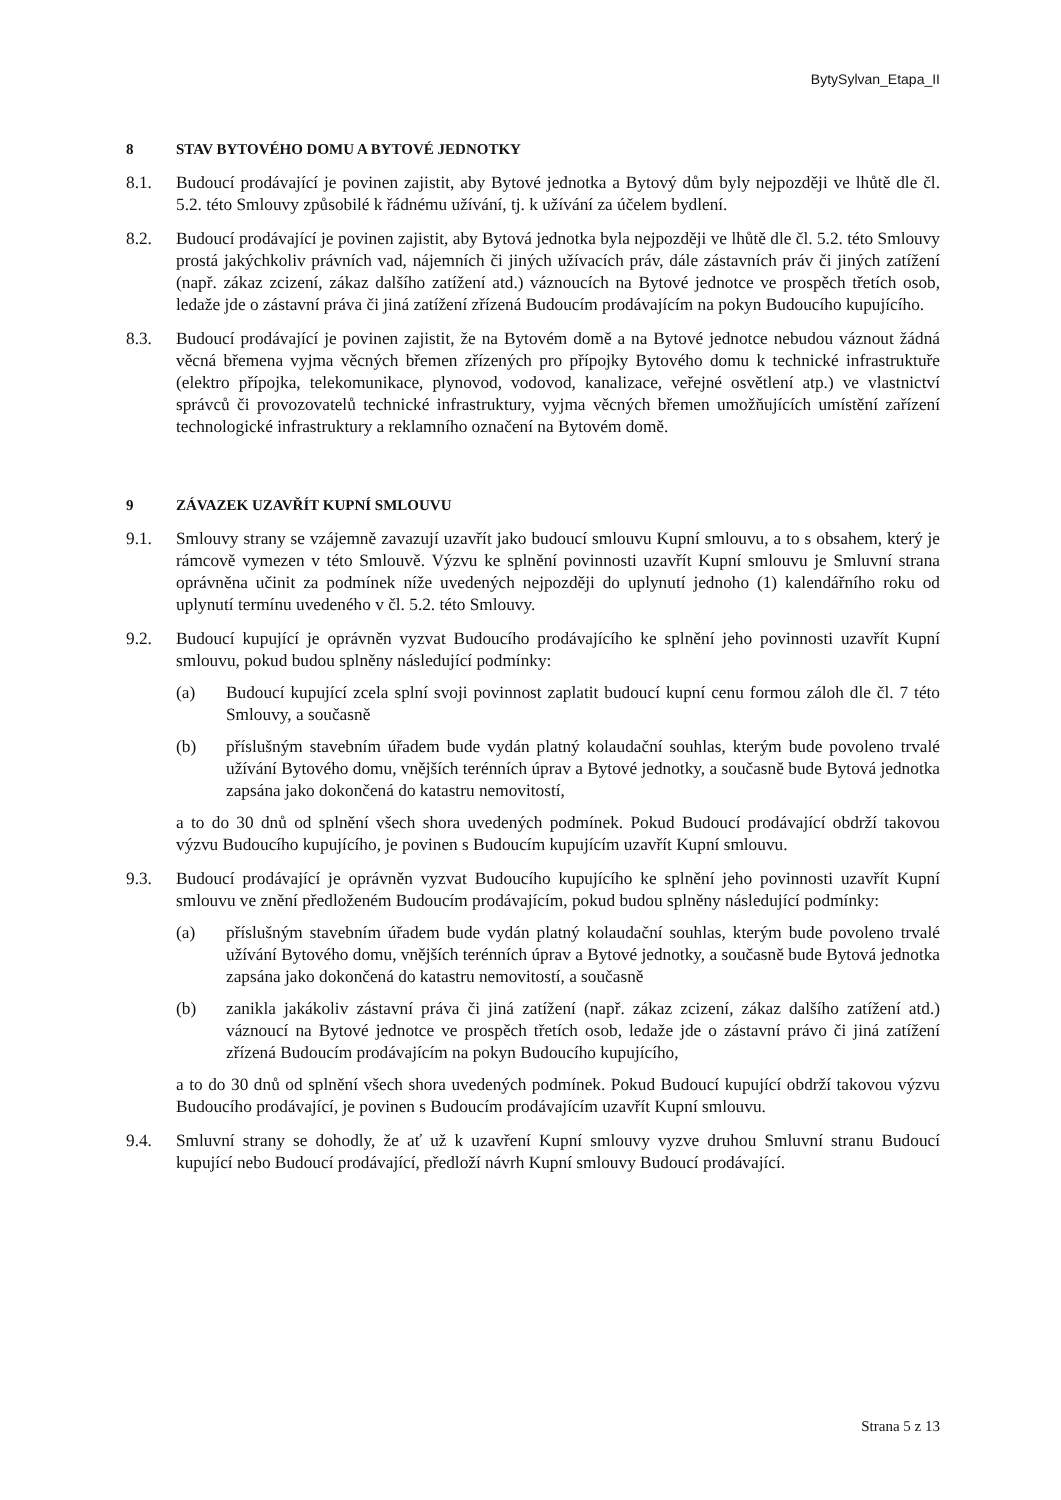BytySylvan_Etapa_II
8 STAV BYTOVÉHO DOMU A BYTOVÉ JEDNOTKY
8.1. Budoucí prodávající je povinen zajistit, aby Bytové jednotka a Bytový dům byly nejpozději ve lhůtě dle čl. 5.2. této Smlouvy způsobilé k řádnému užívání, tj. k užívání za účelem bydlení.
8.2. Budoucí prodávající je povinen zajistit, aby Bytová jednotka byla nejpozději ve lhůtě dle čl. 5.2. této Smlouvy prostá jakýchkoliv právních vad, nájemních či jiných užívacích práv, dále zástavních práv či jiných zatížení (např. zákaz zcizení, zákaz dalšího zatížení atd.) váznoucích na Bytové jednotce ve prospěch třetích osob, ledaže jde o zástavní práva či jiná zatížení zřízená Budoucím prodávajícím na pokyn Budoucího kupujícího.
8.3. Budoucí prodávající je povinen zajistit, že na Bytovém domě a na Bytové jednotce nebudou váznout žádná věcná břemena vyjma věcných břemen zřízených pro přípojky Bytového domu k technické infrastruktuře (elektro přípojka, telekomunikace, plynovod, vodovod, kanalizace, veřejné osvětlení atp.) ve vlastnictví správců či provozovatelů technické infrastruktury, vyjma věcných břemen umožňujících umístění zařízení technologické infrastruktury a reklamního označení na Bytovém domě.
9 ZÁVAZEK UZAVŘÍT KUPNÍ SMLOUVU
9.1. Smlouvy strany se vzájemně zavazují uzavřít jako budoucí smlouvu Kupní smlouvu, a to s obsahem, který je rámcově vymezen v této Smlouvě. Výzvu ke splnění povinnosti uzavřít Kupní smlouvu je Smluvní strana oprávněna učinit za podmínek níže uvedených nejpozději do uplynutí jednoho (1) kalendářního roku od uplynutí termínu uvedeného v čl. 5.2. této Smlouvy.
9.2. Budoucí kupující je oprávněn vyzvat Budoucího prodávajícího ke splnění jeho povinnosti uzavřít Kupní smlouvu, pokud budou splněny následující podmínky:
(a) Budoucí kupující zcela splní svoji povinnost zaplatit budoucí kupní cenu formou záloh dle čl. 7 této Smlouvy, a současně
(b) příslušným stavebním úřadem bude vydán platný kolaudační souhlas, kterým bude povoleno trvalé užívání Bytového domu, vnějších terénních úprav a Bytové jednotky, a současně bude Bytová jednotka zapsána jako dokončená do katastru nemovitostí,
a to do 30 dnů od splnění všech shora uvedených podmínek. Pokud Budoucí prodávající obdrží takovou výzvu Budoucího kupujícího, je povinen s Budoucím kupujícím uzavřít Kupní smlouvu.
9.3. Budoucí prodávající je oprávněn vyzvat Budoucího kupujícího ke splnění jeho povinnosti uzavřít Kupní smlouvu ve znění předloženém Budoucím prodávajícím, pokud budou splněny následující podmínky:
(a) příslušným stavebním úřadem bude vydán platný kolaudační souhlas, kterým bude povoleno trvalé užívání Bytového domu, vnějších terénních úprav a Bytové jednotky, a současně bude Bytová jednotka zapsána jako dokončená do katastru nemovitostí, a současně
(b) zanikla jakákoliv zástavní práva či jiná zatížení (např. zákaz zcizení, zákaz dalšího zatížení atd.) váznoucí na Bytové jednotce ve prospěch třetích osob, ledaže jde o zástavní právo či jiná zatížení zřízená Budoucím prodávajícím na pokyn Budoucího kupujícího,
a to do 30 dnů od splnění všech shora uvedených podmínek. Pokud Budoucí kupující obdrží takovou výzvu Budoucího prodávající, je povinen s Budoucím prodávajícím uzavřít Kupní smlouvu.
9.4. Smluvní strany se dohodly, že ať už k uzavření Kupní smlouvy vyzve druhou Smluvní stranu Budoucí kupující nebo Budoucí prodávající, předloží návrh Kupní smlouvy Budoucí prodávající.
Strana 5 z 13